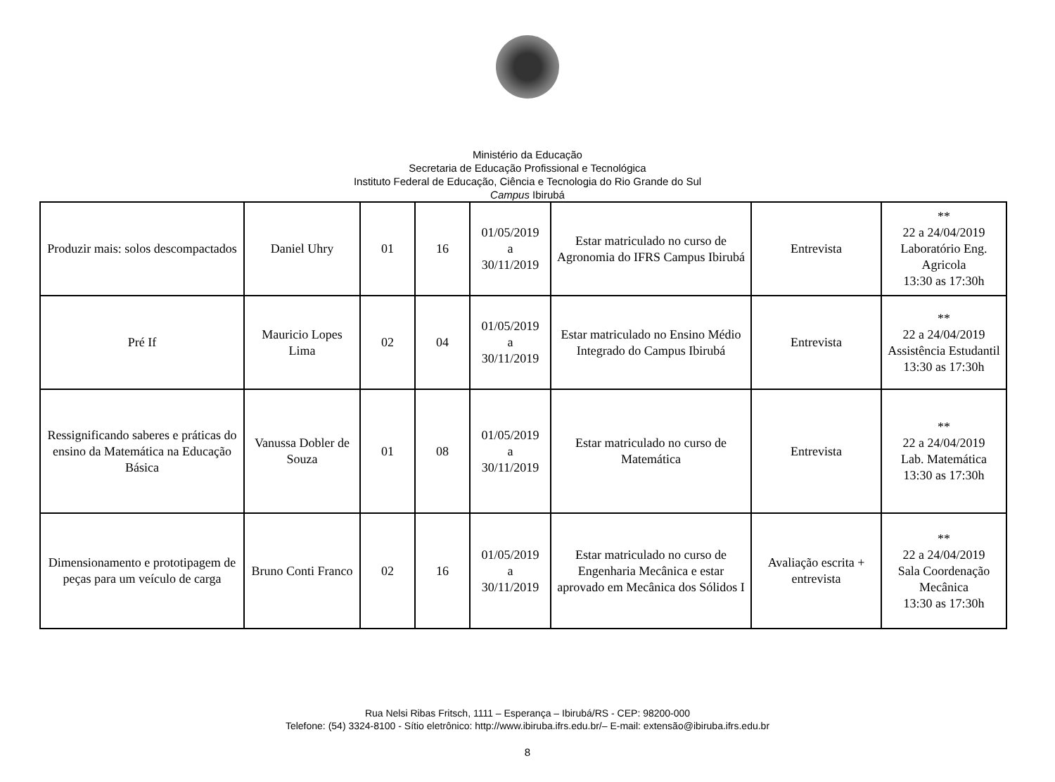Ministério da Educação
Secretaria de Educação Profissional e Tecnológica
Instituto Federal de Educação, Ciência e Tecnologia do Rio Grande do Sul
Campus Ibirubá
| Produzir mais: solos descompactados | Daniel Uhry | 01 | 16 | 01/05/2019 a 30/11/2019 | Estar matriculado no curso de Agronomia do IFRS Campus Ibirubá | Entrevista | ** 22 a 24/04/2019 Laboratório Eng. Agricola 13:30 as 17:30h |
| Pré If | Mauricio Lopes Lima | 02 | 04 | 01/05/2019 a 30/11/2019 | Estar matriculado no Ensino Médio Integrado do Campus Ibirubá | Entrevista | ** 22 a 24/04/2019 Assistência Estudantil 13:30 as 17:30h |
| Ressignificando saberes e práticas do ensino da Matemática na Educação Básica | Vanussa Dobler de Souza | 01 | 08 | 01/05/2019 a 30/11/2019 | Estar matriculado no curso de Matemática | Entrevista | ** 22 a 24/04/2019 Lab. Matemática 13:30 as 17:30h |
| Dimensionamento e prototipagem de peças para um veículo de carga | Bruno Conti Franco | 02 | 16 | 01/05/2019 a 30/11/2019 | Estar matriculado no curso de Engenharia Mecânica e estar aprovado em Mecânica dos Sólidos I | Avaliação escrita + entrevista | ** 22 a 24/04/2019 Sala Coordenação Mecânica 13:30 as 17:30h |
Rua Nelsi Ribas Fritsch, 1111 – Esperança – Ibirubá/RS - CEP: 98200-000
Telefone: (54) 3324-8100 - Sítio eletrônico: http://www.ibiruba.ifrs.edu.br/– E-mail: extensão@ibiruba.ifrs.edu.br
8